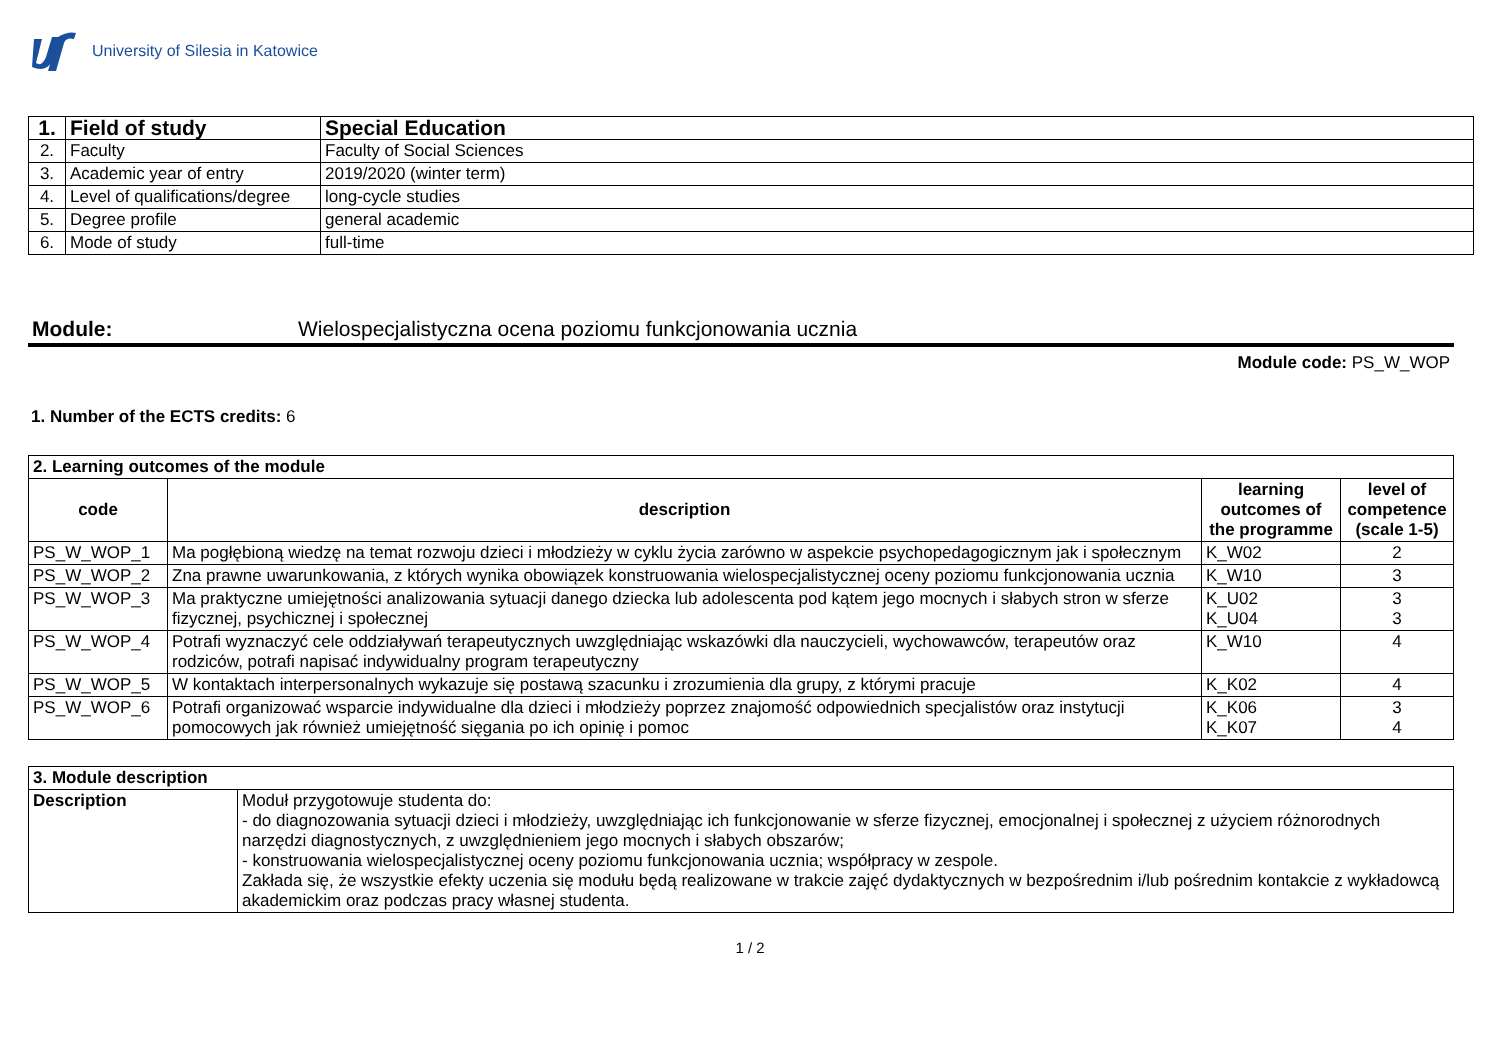University of Silesia in Katowice
| 1. | Field of study | Special Education |
| 2. | Faculty | Faculty of Social Sciences |
| 3. | Academic year of entry | 2019/2020 (winter term) |
| 4. | Level of qualifications/degree | long-cycle studies |
| 5. | Degree profile | general academic |
| 6. | Mode of study | full-time |
Module: Wielospecjalistyczna ocena poziomu funkcjonowania ucznia
Module code: PS_W_WOP
1. Number of the ECTS credits: 6
| 2. Learning outcomes of the module | | | |
| code | description | learning outcomes of the programme | level of competence (scale 1-5) |
| PS_W_WOP_1 | Ma pogłębioną wiedzę na temat rozwoju dzieci i młodzieży w cyklu życia zarówno w aspekcie psychopedagogicznym jak i społecznym | K_W02 | 2 |
| PS_W_WOP_2 | Zna prawne uwarunkowania, z których wynika obowiązek konstruowania wielospecjalistycznej oceny poziomu funkcjonowania ucznia | K_W10 | 3 |
| PS_W_WOP_3 | Ma praktyczne umiejętności analizowania sytuacji danego dziecka lub adolescenta pod kątem jego mocnych i słabych stron w sferze fizycznej, psychicznej i społecznej | K_U02 K_U04 | 3 3 |
| PS_W_WOP_4 | Potrafi wyznaczyć cele oddziaływań terapeutycznych uwzględniając wskazówki dla nauczycieli, wychowawców, terapeutów oraz rodziców, potrafi napisać indywidualny program terapeutyczny | K_W10 | 4 |
| PS_W_WOP_5 | W kontaktach interpersonalnych wykazuje się postawą szacunku i zrozumienia dla grupy, z którymi pracuje | K_K02 | 4 |
| PS_W_WOP_6 | Potrafi organizować wsparcie indywidualne dla dzieci i młodzieży poprzez znajomość odpowiednich specjalistów oraz instytucji pomocowych jak również umiejętność sięgania po ich opinię i pomoc | K_K06 K_K07 | 3 4 |
| 3. Module description | |
| Description | Moduł przygotowuje studenta do: - do diagnozowania sytuacji dzieci i młodzieży, uwzględniając ich funkcjonowanie w sferze fizycznej, emocjonalnej i społecznej z użyciem różnorodnych narzędzi diagnostycznych, z uwzględnieniem jego mocnych i słabych obszarów; - konstruowania wielospecjalistycznej oceny poziomu funkcjonowania ucznia; współpracy w zespole. Zakłada się, że wszystkie efekty uczenia się modułu będą realizowane w trakcie zajęć dydaktycznych w bezpośrednim i/lub pośrednim kontakcie z wykładowcą akademickim oraz podczas pracy własnej studenta. |
1 / 2